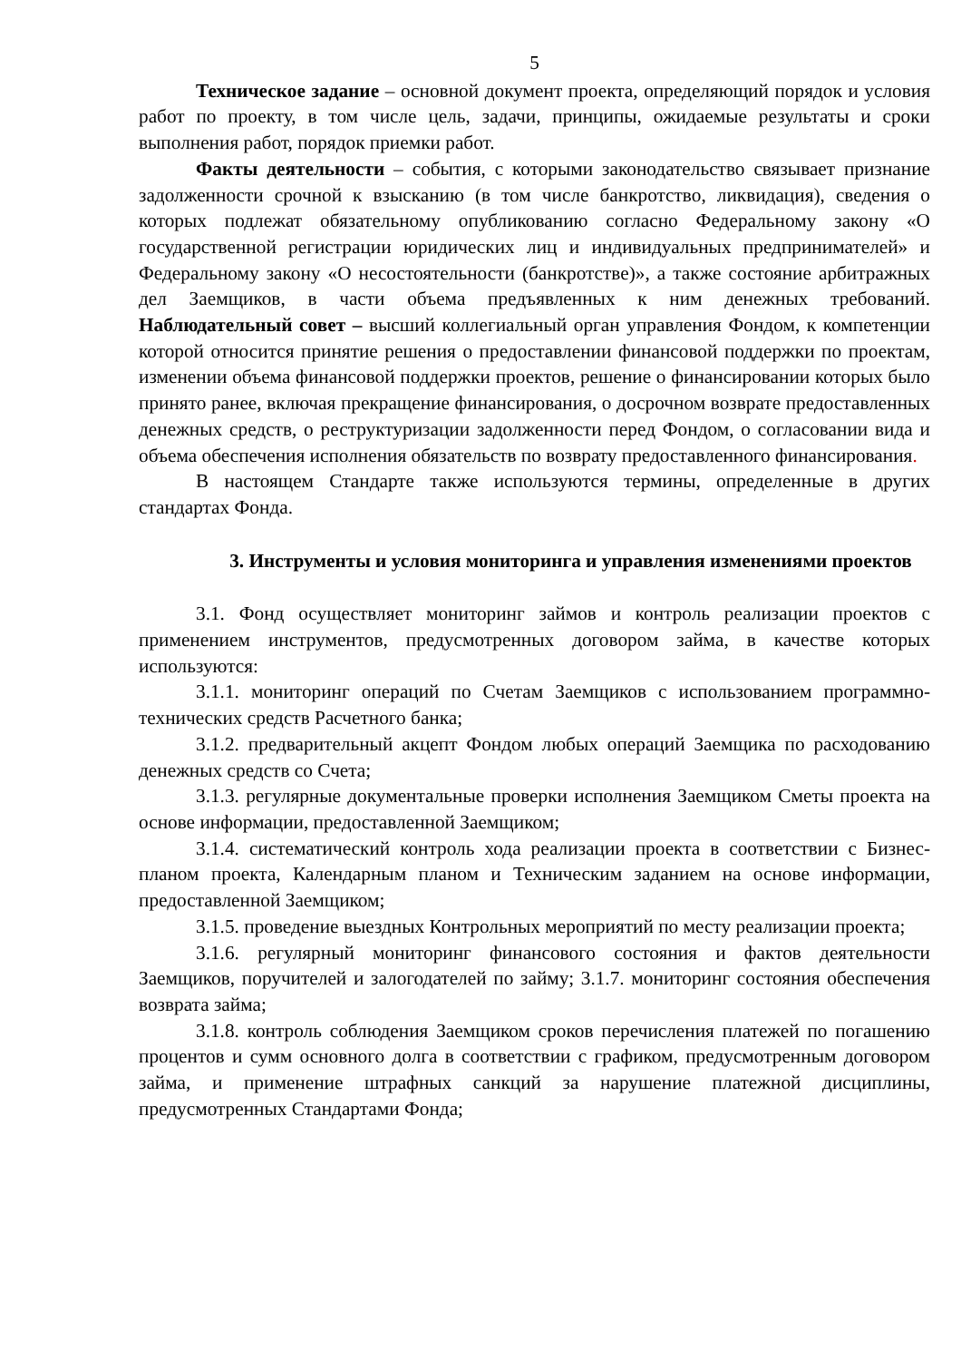5
Техническое задание – основной документ проекта, определяющий порядок и условия работ по проекту, в том числе цель, задачи, принципы, ожидаемые результаты и сроки выполнения работ, порядок приемки работ.
Факты деятельности – события, с которыми законодательство связывает признание задолженности срочной к взысканию (в том числе банкротство, ликвидация), сведения о которых подлежат обязательному опубликованию согласно Федеральному закону «О государственной регистрации юридических лиц и индивидуальных предпринимателей» и Федеральному закону «О несостоятельности (банкротстве)», а также состояние арбитражных дел Заемщиков, в части объема предъявленных к ним денежных требований. Наблюдательный совет – высший коллегиальный орган управления Фондом, к компетенции которой относится принятие решения о предоставлении финансовой поддержки по проектам, изменении объема финансовой поддержки проектов, решение о финансировании которых было принято ранее, включая прекращение финансирования, о досрочном возврате предоставленных денежных средств, о реструктуризации задолженности перед Фондом, о согласовании вида и объема обеспечения исполнения обязательств по возврату предоставленного финансирования.
В настоящем Стандарте также используются термины, определенные в других стандартах Фонда.
3. Инструменты и условия мониторинга и управления изменениями проектов
3.1. Фонд осуществляет мониторинг займов и контроль реализации проектов с применением инструментов, предусмотренных договором займа, в качестве которых используются:
3.1.1. мониторинг операций по Счетам Заемщиков с использованием программно-технических средств Расчетного банка;
3.1.2. предварительный акцепт Фондом любых операций Заемщика по расходованию денежных средств со Счета;
3.1.3. регулярные документальные проверки исполнения Заемщиком Сметы проекта на основе информации, предоставленной Заемщиком;
3.1.4. систематический контроль хода реализации проекта в соответствии с Бизнес-планом проекта, Календарным планом и Техническим заданием на основе информации, предоставленной Заемщиком;
3.1.5. проведение выездных Контрольных мероприятий по месту реализации проекта;
3.1.6. регулярный мониторинг финансового состояния и фактов деятельности Заемщиков, поручителей и залогодателей по займу; 3.1.7. мониторинг состояния обеспечения возврата займа;
3.1.8. контроль соблюдения Заемщиком сроков перечисления платежей по погашению процентов и сумм основного долга в соответствии с графиком, предусмотренным договором займа, и применение штрафных санкций за нарушение платежной дисциплины, предусмотренных Стандартами Фонда;